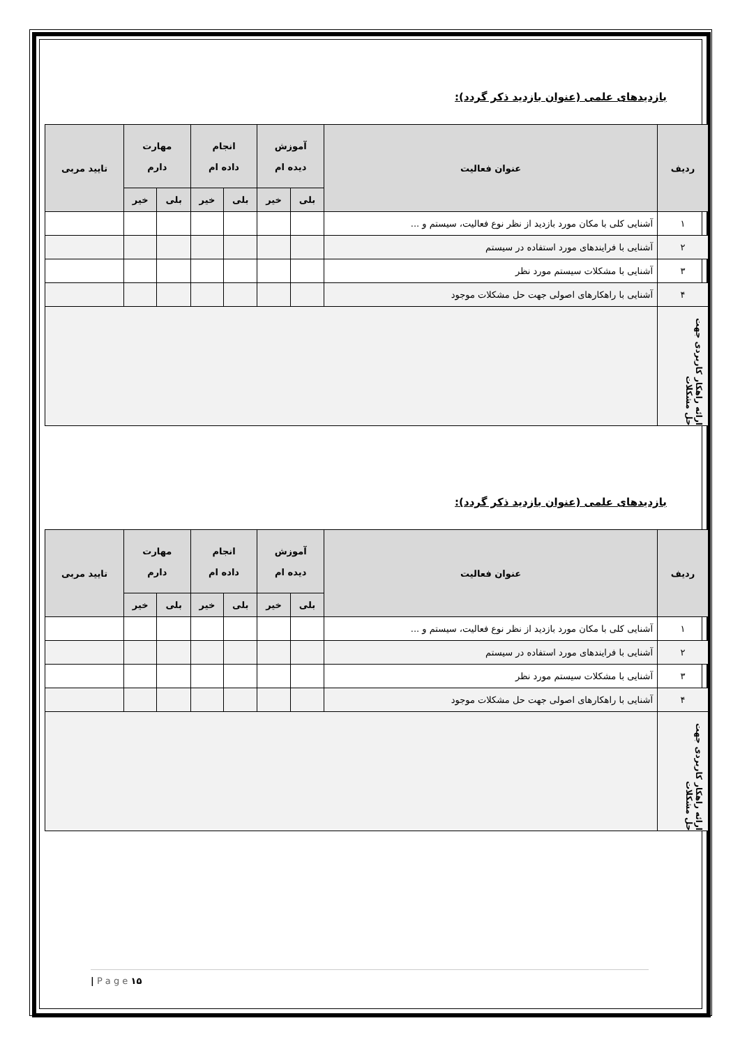بازدیدهای علمی (عنوان بازدید ذکر گردد):
| ردیف | عنوان فعالیت | آموزش دیده ام | | انجام داده ام | | مهارت دارم | | تایید مربی |
| --- | --- | --- | --- | --- | --- | --- | --- | --- |
| | | بلی | خیر | بلی | خیر | بلی | خیر | |
| ۱ | آشنایی کلی با مکان مورد بازدید از نظر نوع فعالیت، سیستم و ... | | | | | | | |
| ۲ | آشنایی با فرایندهای مورد استفاده در سیستم | | | | | | | |
| ۳ | آشنایی با مشکلات سیستم مورد نظر | | | | | | | |
| ۴ | آشنایی با راهکارهای اصولی جهت حل مشکلات موجود | | | | | | | |
| ارائه راهکار کاربردی جهت حل مشکلات | | | | | | | | |
بازدیدهای علمی (عنوان بازدید ذکر گردد):
| ردیف | عنوان فعالیت | آموزش دیده ام | | انجام داده ام | | مهارت دارم | | تایید مربی |
| --- | --- | --- | --- | --- | --- | --- | --- | --- |
| | | بلی | خیر | بلی | خیر | بلی | خیر | |
| ۱ | آشنایی کلی با مکان مورد بازدید از نظر نوع فعالیت، سیستم و ... | | | | | | | |
| ۲ | آشنایی با فرایندهای مورد استفاده در سیستم | | | | | | | |
| ۳ | آشنایی با مشکلات سیستم مورد نظر | | | | | | | |
| ۴ | آشنایی با راهکارهای اصولی جهت حل مشکلات موجود | | | | | | | |
| ارائه راهکار کاربردی جهت حل مشکلات | | | | | | | | |
| P a g e ۱۵